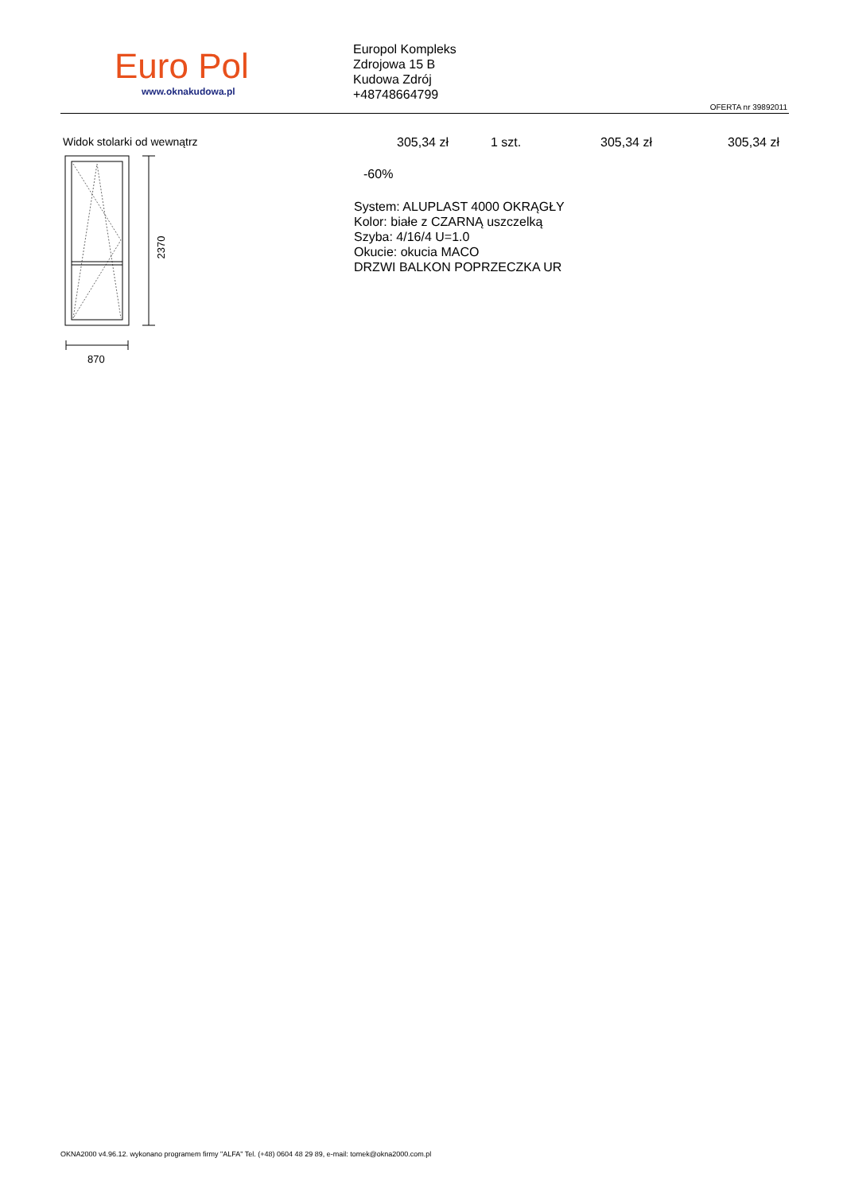Euro Pol
www.oknakudowa.pl
Europol Kompleks
Zdrojowa 15 B
Kudowa Zdrój
+48748664799
OFERTA nr 39892011
Widok stolarki od wewnątrz
2370
870
305,34 zł 1 szt. 305,34 zł 305,34 zł
-60%
System: ALUPLAST 4000 OKRĄGŁY
Kolor: białe z CZARNĄ uszczelką
Szyba: 4/16/4 U=1.0
Okucie: okucia MACO
DRZWI BALKON POPRZECZKA UR
OKNA2000 v4.96.12. wykonano programem firmy "ALFA" Tel. (+48) 0604 48 29 89, e-mail: tomek@okna2000.com.pl